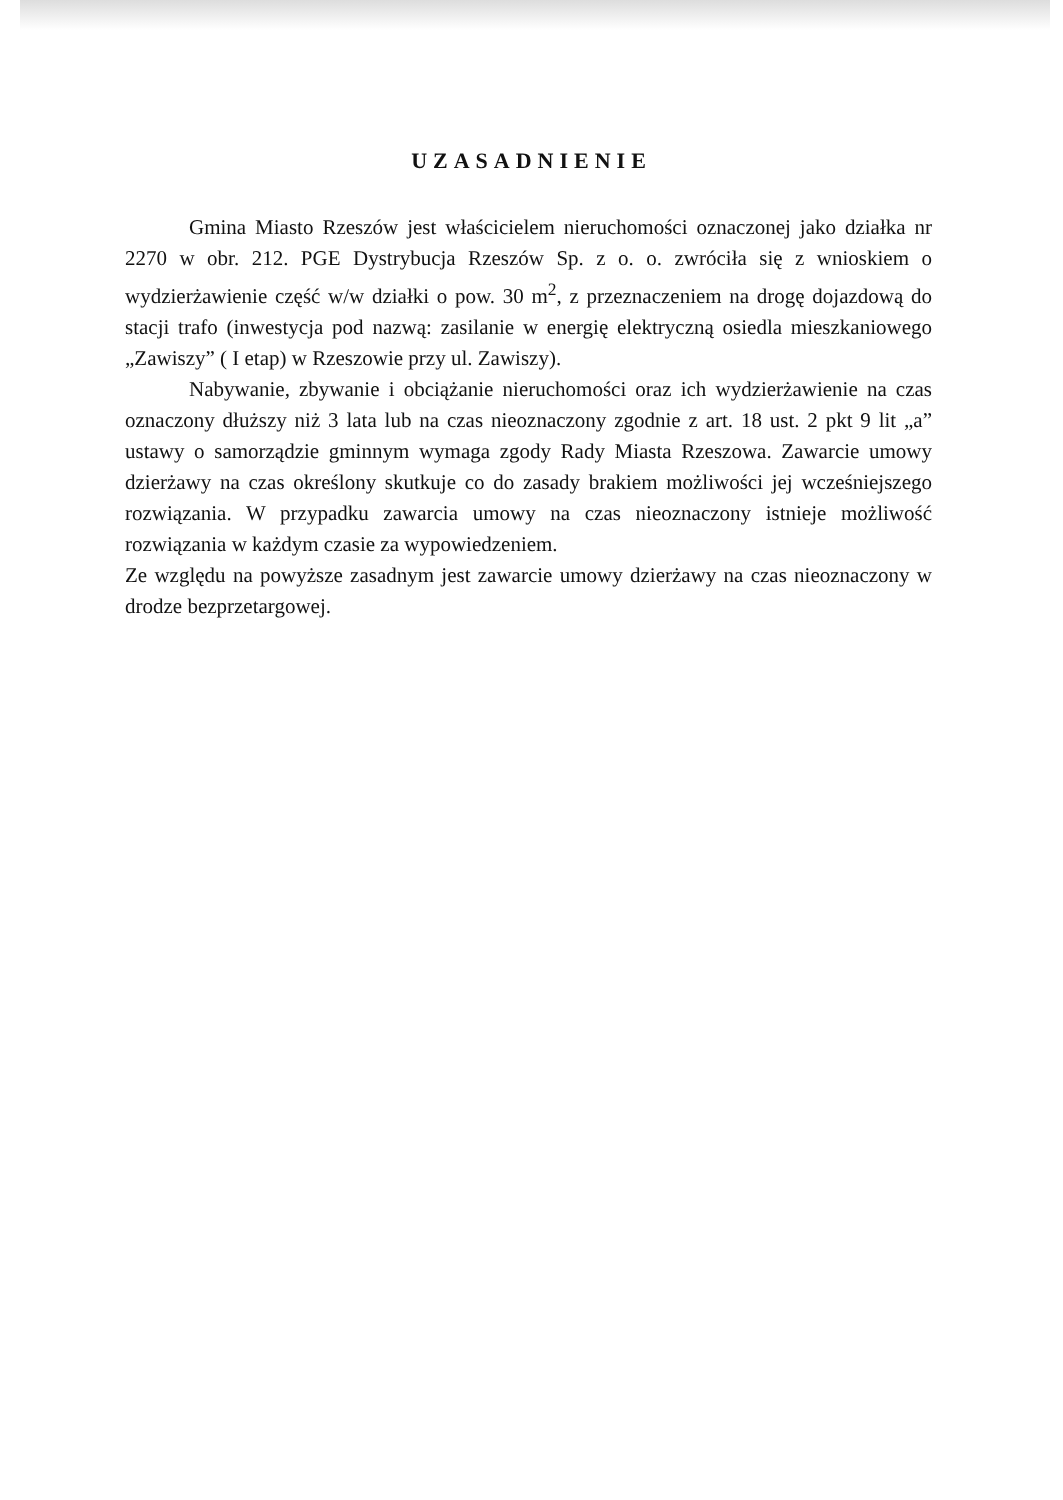UZASADNIENIE
Gmina Miasto Rzeszów jest właścicielem nieruchomości oznaczonej jako działka nr 2270 w obr. 212. PGE Dystrybucja Rzeszów Sp. z o. o. zwróciła się z wnioskiem o wydzierżawienie część w/w działki o pow. 30 m<sup>2</sup>, z przeznaczeniem na drogę dojazdową do stacji trafo (inwestycja pod nazwą: zasilanie w energię elektryczną osiedla mieszkaniowego „Zawiszy” ( I etap) w Rzeszowie przy ul. Zawiszy).
Nabywanie, zbywanie i obciążanie nieruchomości oraz ich wydzierżawienie na czas oznaczony dłuższy niż 3 lata lub na czas nieoznaczony zgodnie z art. 18 ust. 2 pkt 9 lit „a” ustawy o samorządzie gminnym wymaga zgody Rady Miasta Rzeszowa. Zawarcie umowy dzierżawy na czas określony skutkuje co do zasady brakiem możliwości jej wcześniejszego rozwiązania. W przypadku zawarcia umowy na czas nieoznaczony istnieje możliwość rozwiązania w każdym czasie za wypowiedzeniem.
Ze względu na powyższe zasadnym jest zawarcie umowy dzierżawy na czas nieoznaczony w drodze bezprzetargowej.